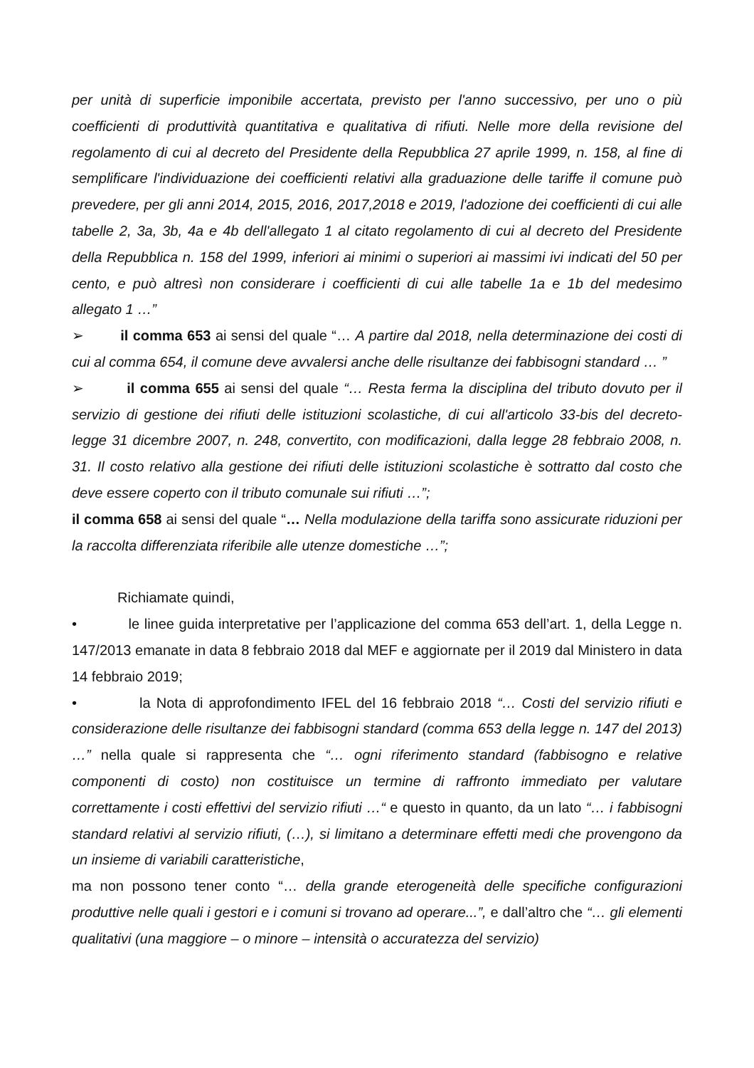per unità di superficie imponibile accertata, previsto per l'anno successivo, per uno o più coefficienti di produttività quantitativa e qualitativa di rifiuti. Nelle more della revisione del regolamento di cui al decreto del Presidente della Repubblica 27 aprile 1999, n. 158, al fine di semplificare l'individuazione dei coefficienti relativi alla graduazione delle tariffe il comune può prevedere, per gli anni 2014, 2015, 2016, 2017,2018 e 2019, l'adozione dei coefficienti di cui alle tabelle 2, 3a, 3b, 4a e 4b dell'allegato 1 al citato regolamento di cui al decreto del Presidente della Repubblica n. 158 del 1999, inferiori ai minimi o superiori ai massimi ivi indicati del 50 per cento, e può altresì non considerare i coefficienti di cui alle tabelle 1a e 1b del medesimo allegato 1 …”
➢ il comma 653 ai sensi del quale “… A partire dal 2018, nella determinazione dei costi di cui al comma 654, il comune deve avvalersi anche delle risultanze dei fabbisogni standard … ”
➢ il comma 655 ai sensi del quale “… Resta ferma la disciplina del tributo dovuto per il servizio di gestione dei rifiuti delle istituzioni scolastiche, di cui all'articolo 33-bis del decreto-legge 31 dicembre 2007, n. 248, convertito, con modificazioni, dalla legge 28 febbraio 2008, n. 31. Il costo relativo alla gestione dei rifiuti delle istituzioni scolastiche è sottratto dal costo che deve essere coperto con il tributo comunale sui rifiuti …”;
il comma 658 ai sensi del quale “… Nella modulazione della tariffa sono assicurate riduzioni per la raccolta differenziata riferibile alle utenze domestiche …”;
Richiamate quindi,
• le linee guida interpretative per l’applicazione del comma 653 dell’art. 1, della Legge n. 147/2013 emanate in data 8 febbraio 2018 dal MEF e aggiornate per il 2019 dal Ministero in data 14 febbraio 2019;
• la Nota di approfondimento IFEL del 16 febbraio 2018 “… Costi del servizio rifiuti e considerazione delle risultanze dei fabbisogni standard (comma 653 della legge n. 147 del 2013) …” nella quale si rappresenta che “… ogni riferimento standard (fabbisogno e relative componenti di costo) non costituisce un termine di raffronto immediato per valutare correttamente i costi effettivi del servizio rifiuti …“ e questo in quanto, da un lato “… i fabbisogni standard relativi al servizio rifiuti, (…), si limitano a determinare effetti medi che provengono da un insieme di variabili caratteristiche,
ma non possono tener conto “… della grande eterogeneità delle specifiche configurazioni produttive nelle quali i gestori e i comuni si trovano ad operare...”, e dall’altro che “… gli elementi qualitativi (una maggiore – o minore – intensità o accuratezza del servizio)